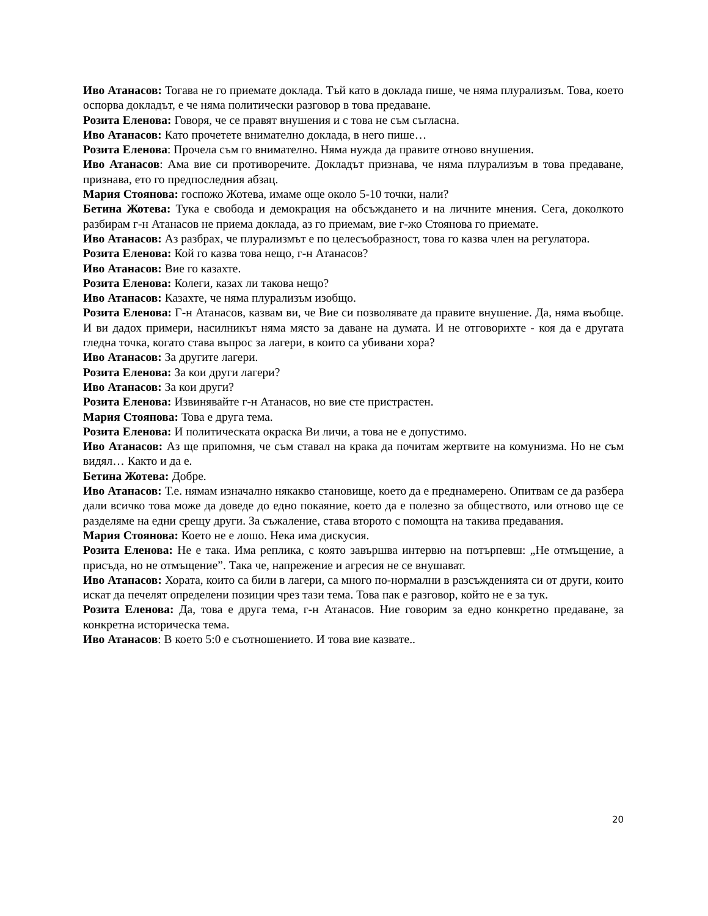Иво Атанасов: Тогава не го приемате доклада. Тъй като в доклада пише, че няма плурализъм. Това, което оспорва докладът, е че няма политически разговор в това предаване.
Розита Еленова: Говоря, че се правят внушения и с това не съм съгласна.
Иво Атанасов: Като прочетете внимателно доклада, в него пише…
Розита Еленова: Прочела съм го внимателно. Няма нужда да правите отново внушения.
Иво Атанасов: Ама вие си противоречите. Докладът признава, че няма плурализъм в това предаване, признава, ето го предпоследния абзац.
Мария Стоянова: госпожо Жотева, имаме още около 5-10 точки, нали?
Бетина Жотева: Тука е свобода и демокрация на обсъждането и на личните мнения. Сега, доколкото разбирам г-н Атанасов не приема доклада, аз го приемам, вие г-жо Стоянова го приемате.
Иво Атанасов: Аз разбрах, че плурализмът е по целесъобразност, това го казва член на регулатора.
Розита Еленова: Кой го казва това нещо, г-н Атанасов?
Иво Атанасов: Вие го казахте.
Розита Еленова: Колеги, казах ли такова нещо?
Иво Атанасов: Казахте, че няма плурализъм изобщо.
Розита Еленова: Г-н Атанасов, казвам ви, че Вие си позволявате да правите внушение. Да, няма въобще. И ви дадох примери, насилникът няма място за даване на думата. И не отговорихте - коя да е другата гледна точка, когато става въпрос за лагери, в които са убивани хора?
Иво Атанасов: За другите лагери.
Розита Еленова: За кои други лагери?
Иво Атанасов: За кои други?
Розита Еленова: Извинявайте г-н Атанасов, но вие сте пристрастен.
Мария Стоянова: Това е друга тема.
Розита Еленова: И политическата окраска Ви личи, а това не е допустимо.
Иво Атанасов: Аз ще припомня, че съм ставал на крака да почитам жертвите на комунизма. Но не съм видял… Както и да е.
Бетина Жотева: Добре.
Иво Атанасов: Т.е. нямам изначално някакво становище, което да е преднамерено. Опитвам се да разбера дали всичко това може да доведе до едно покаяние, което да е полезно за обществото, или отново ще се разделяме на едни срещу други. За съжаление, става второто с помощта на такива предавания.
Мария Стоянова: Което не е лошо. Нека има дискусия.
Розита Еленова: Не е така. Има реплика, с която завършва интервю на потърпевш: „Не отмъщение, а присъда, но не отмъщение”. Така че, напрежение и агресия не се внушават.
Иво Атанасов: Хората, които са били в лагери, са много по-нормални в разсъжденията си от други, които искат да печелят определени позиции чрез тази тема. Това пак е разговор, който не е за тук.
Розита Еленова: Да, това е друга тема, г-н Атанасов. Ние говорим за едно конкретно предаване, за конкретна историческа тема.
Иво Атанасов: В което 5:0 е съотношението. И това вие казвате..
20